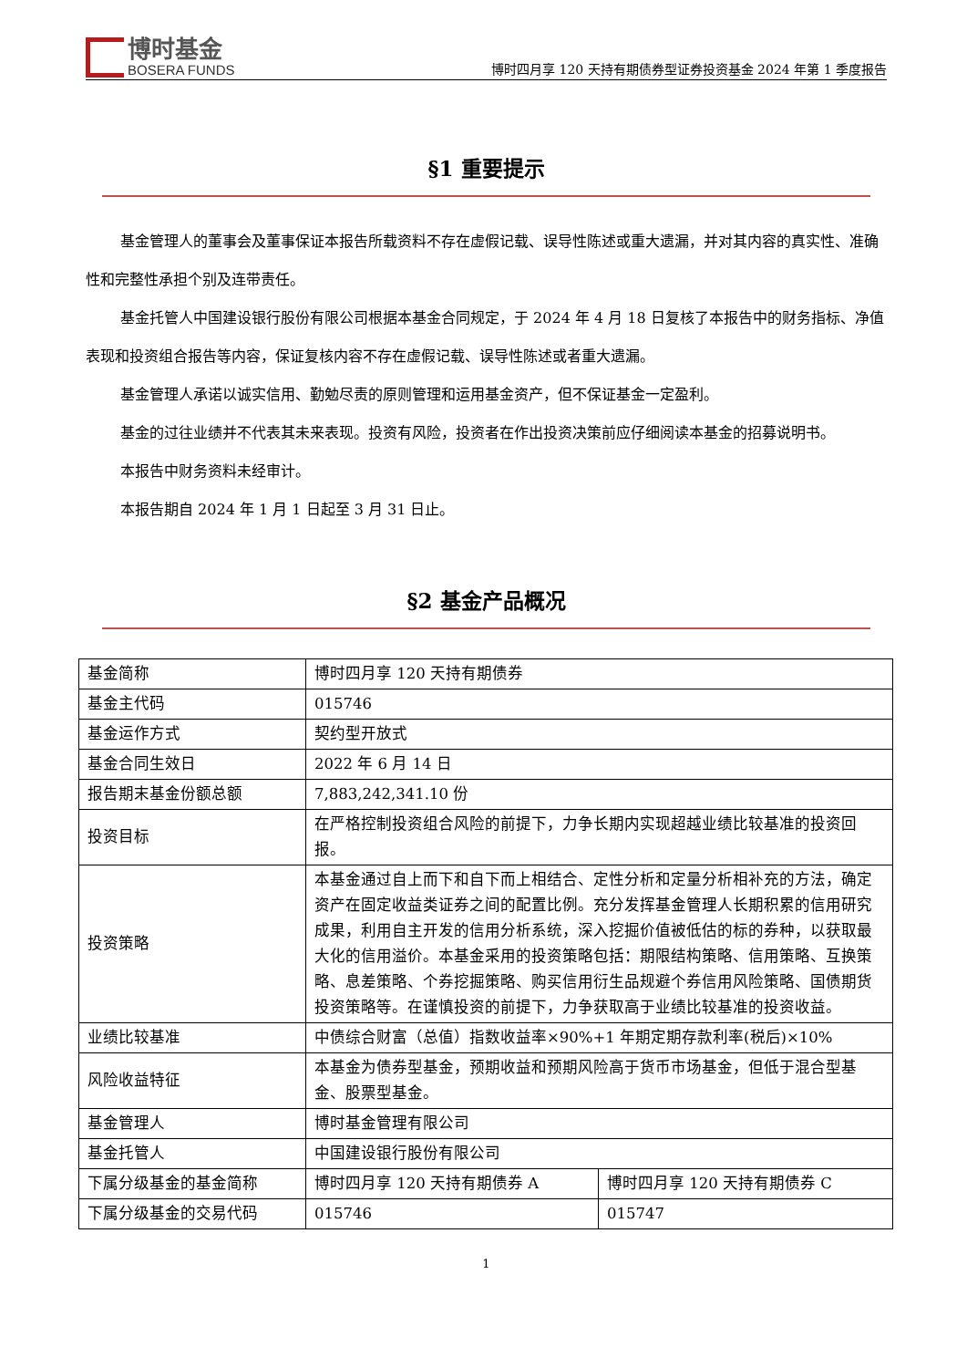博时基金
BOSERA FUNDS
博时四月享 120 天持有期债券型证券投资基金 2024 年第 1 季度报告
§1 重要提示
基金管理人的董事会及董事保证本报告所载资料不存在虚假记载、误导性陈述或重大遗漏，并对其内容的真实性、准确性和完整性承担个别及连带责任。
基金托管人中国建设银行股份有限公司根据本基金合同规定，于 2024 年 4 月 18 日复核了本报告中的财务指标、净值表现和投资组合报告等内容，保证复核内容不存在虚假记载、误导性陈述或者重大遗漏。
基金管理人承诺以诚实信用、勤勉尽责的原则管理和运用基金资产，但不保证基金一定盈利。
基金的过往业绩并不代表其未来表现。投资有风险，投资者在作出投资决策前应仔细阅读本基金的招募说明书。
本报告中财务资料未经审计。
本报告期自 2024 年 1 月 1 日起至 3 月 31 日止。
§2 基金产品概况
| 基金简称 | 博时四月享 120 天持有期债券 | |
| 基金主代码 | 015746 | |
| 基金运作方式 | 契约型开放式 | |
| 基金合同生效日 | 2022 年 6 月 14 日 | |
| 报告期末基金份额总额 | 7,883,242,341.10 份 | |
| 投资目标 | 在严格控制投资组合风险的前提下，力争长期内实现超越业绩比较基准的投资回报。 | |
| 投资策略 | 本基金通过自上而下和自下而上相结合、定性分析和定量分析相补充的方法，确定资产在固定收益类证券之间的配置比例。充分发挥基金管理人长期积累的信用研究成果，利用自主开发的信用分析系统，深入挖掘价值被低估的标的券种，以获取最大化的信用溢价。本基金采用的投资策略包括：期限结构策略、信用策略、互换策略、息差策略、个券挖掘策略、购买信用衍生品规避个券信用风险策略、国债期货投资策略等。在谨慎投资的前提下，力争获取高于业绩比较基准的投资收益。 | |
| 业绩比较基准 | 中债综合财富（总值）指数收益率×90%+1 年期定期存款利率(税后)×10% | |
| 风险收益特征 | 本基金为债券型基金，预期收益和预期风险高于货币市场基金，但低于混合型基金、股票型基金。 | |
| 基金管理人 | 博时基金管理有限公司 | |
| 基金托管人 | 中国建设银行股份有限公司 | |
| 下属分级基金的基金简称 | 博时四月享 120 天持有期债券 A | 博时四月享 120 天持有期债券 C |
| 下属分级基金的交易代码 | 015746 | 015747 |
1